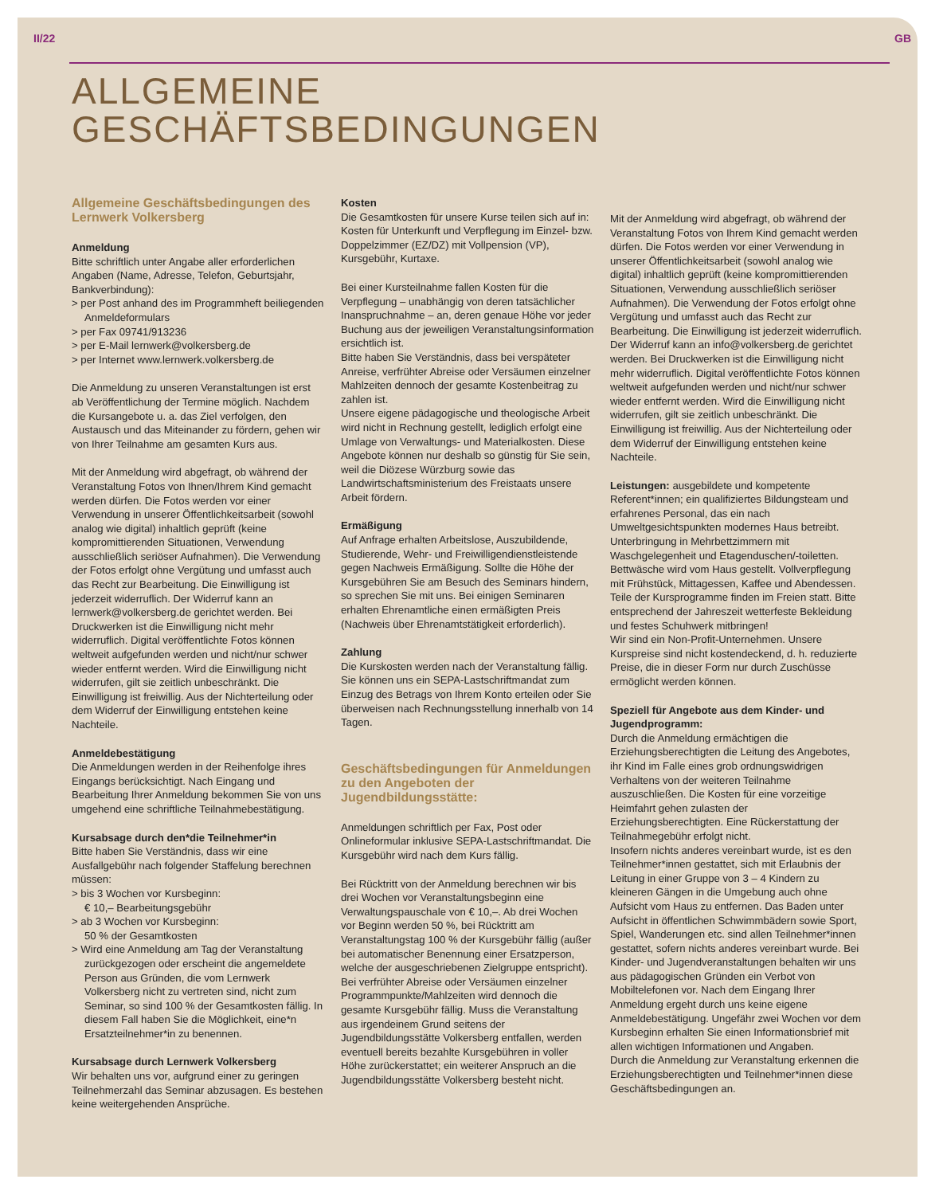II/22 GB
ALLGEMEINE
GESCHÄFTSBEDINGUNGEN
Allgemeine Geschäftsbedingungen des Lernwerk Volkersberg
Anmeldung
Bitte schriftlich unter Angabe aller erforderlichen Angaben (Name, Adresse, Telefon, Geburtsjahr, Bankverbindung):
> per Post anhand des im Programmheft beiliegenden Anmeldeformulars
> per Fax 09741/913236
> per E-Mail lernwerk@volkersberg.de
> per Internet www.lernwerk.volkersberg.de
Die Anmeldung zu unseren Veranstaltungen ist erst ab Veröffentlichung der Termine möglich. Nachdem die Kursangebote u. a. das Ziel verfolgen, den Austausch und das Miteinander zu fördern, gehen wir von Ihrer Teilnahme am gesamten Kurs aus.
Mit der Anmeldung wird abgefragt, ob während der Veranstaltung Fotos von Ihnen/Ihrem Kind gemacht werden dürfen. Die Fotos werden vor einer Verwendung in unserer Öffentlichkeitsarbeit (sowohl analog wie digital) inhaltlich geprüft (keine kompromittierenden Situationen, Verwendung ausschließlich seriöser Aufnahmen). Die Verwendung der Fotos erfolgt ohne Vergütung und umfasst auch das Recht zur Bearbeitung. Die Einwilligung ist jederzeit widerruflich. Der Widerruf kann an lernwerk@volkersberg.de gerichtet werden. Bei Druckwerken ist die Einwilligung nicht mehr widerruflich. Digital veröffentlichte Fotos können weltweit aufgefunden werden und nicht/nur schwer wieder entfernt werden. Wird die Einwilligung nicht widerrufen, gilt sie zeitlich unbeschränkt. Die Einwilligung ist freiwillig. Aus der Nichterteilung oder dem Widerruf der Einwilligung entstehen keine Nachteile.
Anmeldebestätigung
Die Anmeldungen werden in der Reihenfolge ihres Eingangs berücksichtigt. Nach Eingang und Bearbeitung Ihrer Anmeldung bekommen Sie von uns umgehend eine schriftliche Teilnahmebestätigung.
Kursabsage durch den*die Teilnehmer*in
Bitte haben Sie Verständnis, dass wir eine Ausfallgebühr nach folgender Staffelung berechnen müssen:
> bis 3 Wochen vor Kursbeginn:
€ 10,– Bearbeitungsgebühr
> ab 3 Wochen vor Kursbeginn:
50 % der Gesamtkosten
> Wird eine Anmeldung am Tag der Veranstaltung zurückgezogen oder erscheint die angemeldete Person aus Gründen, die vom Lernwerk Volkersberg nicht zu vertreten sind, nicht zum Seminar, so sind 100 % der Gesamtkosten fällig. In diesem Fall haben Sie die Möglichkeit, eine*n Ersatzteilnehmer*in zu benennen.
Kursabsage durch Lernwerk Volkersberg
Wir behalten uns vor, aufgrund einer zu geringen Teilnehmerzahl das Seminar abzusagen. Es bestehen keine weitergehenden Ansprüche.
Kosten
Die Gesamtkosten für unsere Kurse teilen sich auf in: Kosten für Unterkunft und Verpflegung im Einzel- bzw. Doppelzimmer (EZ/DZ) mit Vollpension (VP), Kursgebühr, Kurtaxe.
Bei einer Kursteilnahme fallen Kosten für die Verpflegung – unabhängig von deren tatsächlicher Inanspruchnahme – an, deren genaue Höhe vor jeder Buchung aus der jeweiligen Veranstaltungsinformation ersichtlich ist.
Bitte haben Sie Verständnis, dass bei verspäteter Anreise, verfrühter Abreise oder Versäumen einzelner Mahlzeiten dennoch der gesamte Kostenbeitrag zu zahlen ist.
Unsere eigene pädagogische und theologische Arbeit wird nicht in Rechnung gestellt, lediglich erfolgt eine Umlage von Verwaltungs- und Materialkosten. Diese Angebote können nur deshalb so günstig für Sie sein, weil die Diözese Würzburg sowie das Landwirtschaftsministerium des Freistaats unsere Arbeit fördern.
Ermäßigung
Auf Anfrage erhalten Arbeitslose, Auszubildende, Studierende, Wehr- und Freiwilligendienstleistende gegen Nachweis Ermäßigung. Sollte die Höhe der Kursgebühren Sie am Besuch des Seminars hindern, so sprechen Sie mit uns. Bei einigen Seminaren erhalten Ehrenamtliche einen ermäßigten Preis (Nachweis über Ehrenamtstätigkeit erforderlich).
Zahlung
Die Kurskosten werden nach der Veranstaltung fällig. Sie können uns ein SEPA-Lastschriftmandat zum Einzug des Betrags von Ihrem Konto erteilen oder Sie überweisen nach Rechnungsstellung innerhalb von 14 Tagen.
Geschäftsbedingungen für Anmeldungen zu den Angeboten der Jugendbildungsstätte:
Anmeldungen schriftlich per Fax, Post oder Onlineformular inklusive SEPA-Lastschriftmandat. Die Kursgebühr wird nach dem Kurs fällig.
Bei Rücktritt von der Anmeldung berechnen wir bis drei Wochen vor Veranstaltungsbeginn eine Verwaltungspauschale von € 10,–. Ab drei Wochen vor Beginn werden 50 %, bei Rücktritt am Veranstaltungstag 100 % der Kursgebühr fällig (außer bei automatischer Benennung einer Ersatzperson, welche der ausgeschriebenen Zielgruppe entspricht). Bei verfrühter Abreise oder Versäumen einzelner Programmpunkte/Mahlzeiten wird dennoch die gesamte Kursgebühr fällig. Muss die Veranstaltung aus irgendeinem Grund seitens der Jugendbildungsstätte Volkersberg entfallen, werden eventuell bereits bezahlte Kursgebühren in voller Höhe zurückerstattet; ein weiterer Anspruch an die Jugendbildungsstätte Volkersberg besteht nicht.
Mit der Anmeldung wird abgefragt, ob während der Veranstaltung Fotos von Ihrem Kind gemacht werden dürfen. Die Fotos werden vor einer Verwendung in unserer Öffentlichkeitsarbeit (sowohl analog wie digital) inhaltlich geprüft (keine kompromittierenden Situationen, Verwendung ausschließlich seriöser Aufnahmen). Die Verwendung der Fotos erfolgt ohne Vergütung und umfasst auch das Recht zur Bearbeitung. Die Einwilligung ist jederzeit widerruflich. Der Widerruf kann an info@volkersberg.de gerichtet werden. Bei Druckwerken ist die Einwilligung nicht mehr widerruflich. Digital veröffentlichte Fotos können weltweit aufgefunden werden und nicht/nur schwer wieder entfernt werden. Wird die Einwilligung nicht widerrufen, gilt sie zeitlich unbeschränkt. Die Einwilligung ist freiwillig. Aus der Nichterteilung oder dem Widerruf der Einwilligung entstehen keine Nachteile.
Leistungen: ausgebildete und kompetente Referent*innen; ein qualifiziertes Bildungsteam und erfahrenes Personal, das ein nach Umweltgesichtspunkten modernes Haus betreibt. Unterbringung in Mehrbettzimmern mit Waschgelegenheit und Etagenduschen/-toiletten. Bettwäsche wird vom Haus gestellt. Vollverpflegung mit Frühstück, Mittagessen, Kaffee und Abendessen. Teile der Kursprogramme finden im Freien statt. Bitte entsprechend der Jahreszeit wetterfeste Bekleidung und festes Schuhwerk mitbringen!
Wir sind ein Non-Profit-Unternehmen. Unsere Kurspreise sind nicht kostendeckend, d. h. reduzierte Preise, die in dieser Form nur durch Zuschüsse ermöglicht werden können.
Speziell für Angebote aus dem Kinder- und Jugendprogramm:
Durch die Anmeldung ermächtigen die Erziehungsberechtigten die Leitung des Angebotes, ihr Kind im Falle eines grob ordnungswidrigen Verhaltens von der weiteren Teilnahme auszuschließen. Die Kosten für eine vorzeitige Heimfahrt gehen zulasten der Erziehungsberechtigten. Eine Rückerstattung der Teilnahmegebühr erfolgt nicht.
Insofern nichts anderes vereinbart wurde, ist es den Teilnehmer*innen gestattet, sich mit Erlaubnis der Leitung in einer Gruppe von 3 – 4 Kindern zu kleineren Gängen in die Umgebung auch ohne Aufsicht vom Haus zu entfernen. Das Baden unter Aufsicht in öffentlichen Schwimmbädern sowie Sport, Spiel, Wanderungen etc. sind allen Teilnehmer*innen gestattet, sofern nichts anderes vereinbart wurde. Bei Kinder- und Jugendveranstaltungen behalten wir uns aus pädagogischen Gründen ein Verbot von Mobiltelefonen vor. Nach dem Eingang Ihrer Anmeldung ergeht durch uns keine eigene Anmeldebestätigung. Ungefähr zwei Wochen vor dem Kursbeginn erhalten Sie einen Informationsbrief mit allen wichtigen Informationen und Angaben.
Durch die Anmeldung zur Veranstaltung erkennen die Erziehungsberechtigten und Teilnehmer*innen diese Geschäftsbedingungen an.